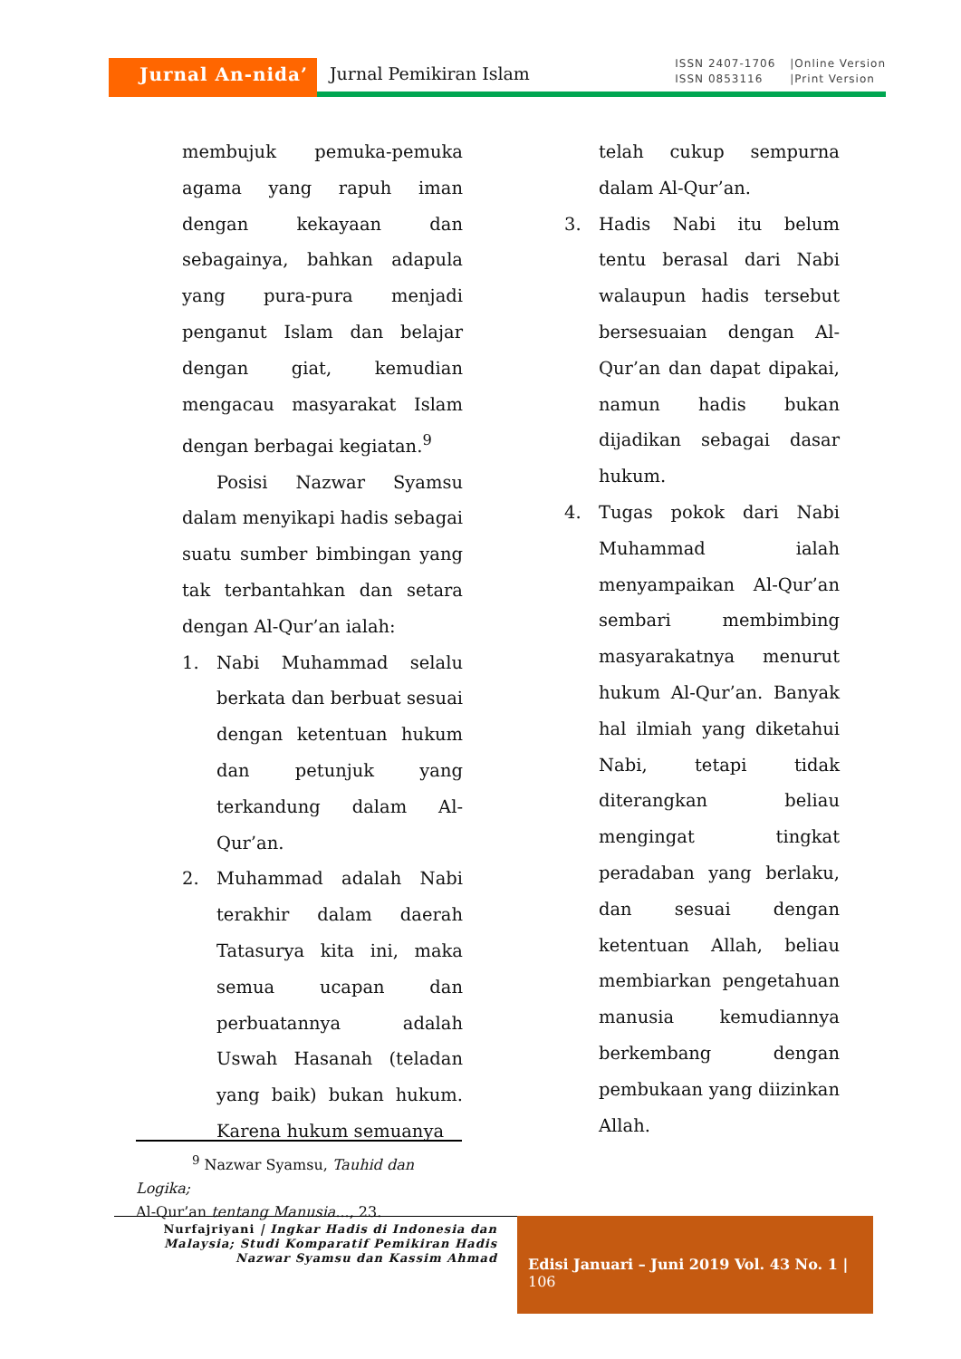Jurnal An-nida’ Jurnal Pemikiran Islam
ISSN 2407-1706
ISSN 0853116
|Online Version
|Print Version
membujuk pemuka-pemuka agama yang rapuh iman dengan kekayaan dan sebagainya, bahkan adapula yang pura-pura menjadi penganut Islam dan belajar dengan giat, kemudian mengacau masyarakat Islam dengan berbagai kegiatan.<sup>9</sup>
Posisi Nazwar Syamsu dalam menyikapi hadis sebagai suatu sumber bimbingan yang tak terbantahkan dan setara dengan Al-Qur’an ialah:
1. Nabi Muhammad selalu berkata dan berbuat sesuai dengan ketentuan hukum dan petunjuk yang terkandung dalam Al-Qur’an.
2. Muhammad adalah Nabi terakhir dalam daerah Tatasurya kita ini, maka semua ucapan dan perbuatannya adalah Uswah Hasanah (teladan yang baik) bukan hukum. Karena hukum semuanya
telah cukup sempurna dalam Al-Qur’an.
3. Hadis Nabi itu belum tentu berasal dari Nabi walaupun hadis tersebut bersesuaian dengan Al-Qur’an dan dapat dipakai, namun hadis bukan dijadikan sebagai dasar hukum.
4. Tugas pokok dari Nabi Muhammad ialah menyampaikan Al-Qur’an sembari membimbing masyarakatnya menurut hukum Al-Qur’an. Banyak hal ilmiah yang diketahui Nabi, tetapi tidak diterangkan beliau mengingat tingkat peradaban yang berlaku, dan sesuai dengan ketentuan Allah, beliau membiarkan pengetahuan manusia kemudiannya berkembang dengan pembukaan yang diizinkan Allah.
<sup>9</sup> Nazwar Syamsu, Tauhid dan Logika;
Al-Qur’an tentang Manusia..., 23.
Nurfajriyani | Ingkar Hadis di Indonesia dan Malaysia; Studi Komparatif Pemikiran Hadis Nazwar Syamsu dan Kassim Ahmad
Edisi Januari – Juni 2019 Vol. 43 No. 1 | 106